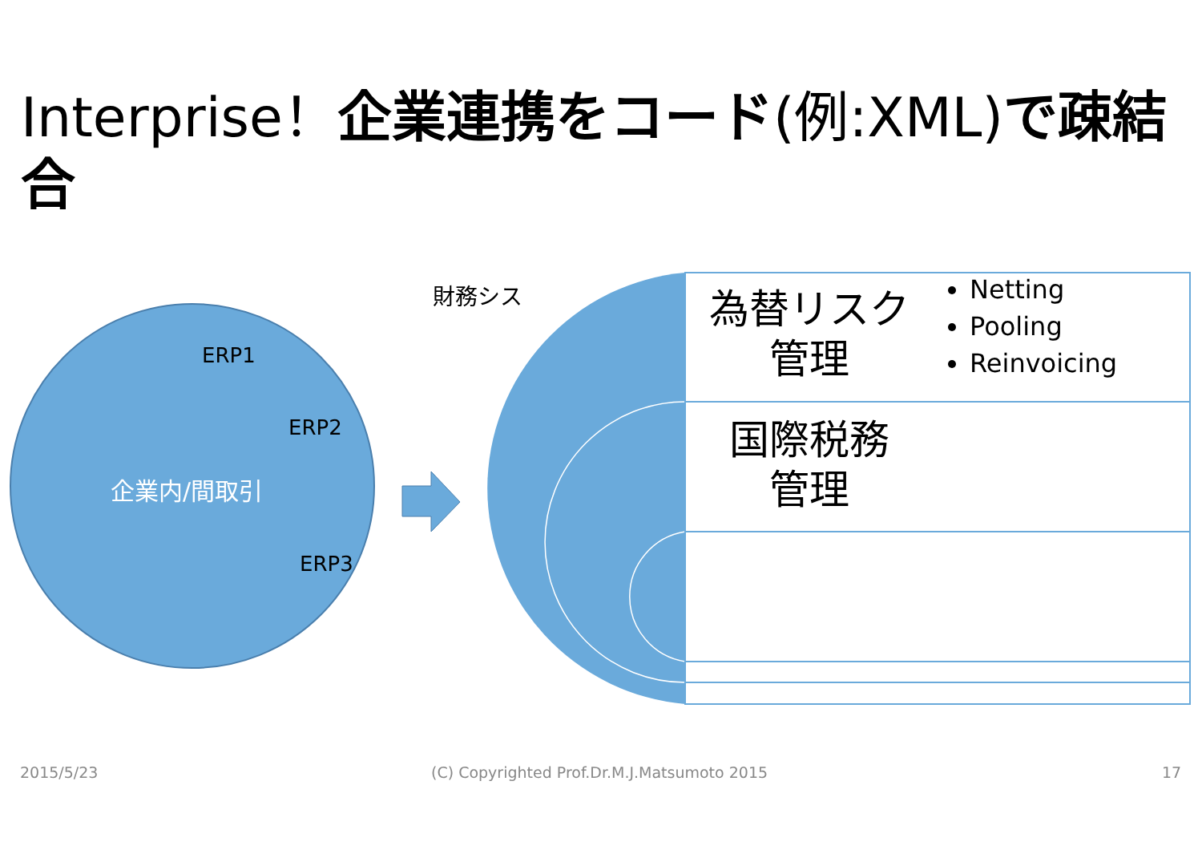Interprise！企業連携をコード(例:XML)で疎結合
財務シス
ERP1
ERP2
ERP3
企業内/間取引
為替リスク
管理
Netting
Pooling
Reinvoicing
国際税務
管理
2015/5/23 (C) Copyrighted Prof.Dr.M.J.Matsumoto 2015 17